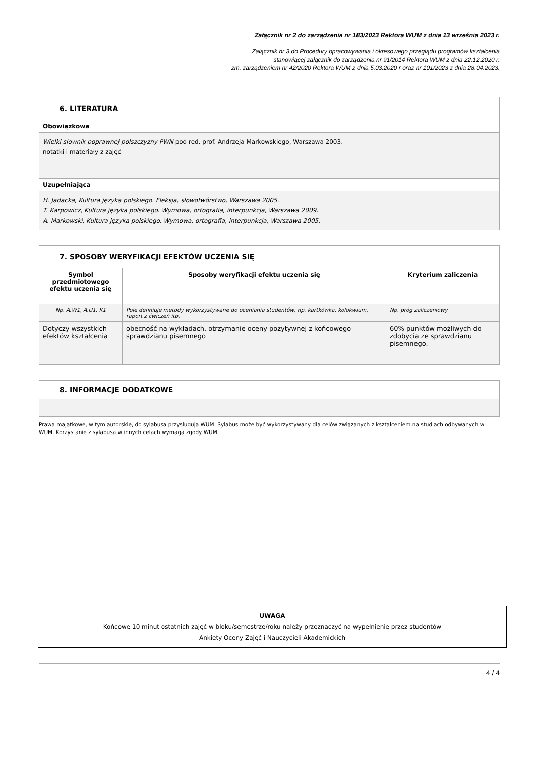Załącznik nr 2 do zarządzenia nr 183/2023 Rektora WUM z dnia 13 września 2023 r.
Załącznik nr 3 do Procedury opracowywania i okresowego przeglądu programów kształcenia
stanowiącej załącznik do zarządzenia nr 91/2014 Rektora WUM z dnia 22.12.2020 r.
zm. zarządzeniem nr 42/2020 Rektora WUM z dnia 5.03.2020 r oraz nr 101/2023 z dnia 28.04.2023.
| 6. LITERATURA |
| Obowiązkowa |
| Wielki słownik poprawnej polszczyzny PWN pod red. prof. Andrzeja Markowskiego, Warszawa 2003. notatki i materiały z zajęć |
| Uzupełniająca |
| H. Jadacka, Kultura języka polskiego. Fleksja, słowotwórstwo, Warszawa 2005. T. Karpowicz, Kultura języka polskiego. Wymowa, ortografia, interpunkcja, Warszawa 2009. A. Markowski, Kultura języka polskiego. Wymowa, ortografia, interpunkcja, Warszawa 2005. |
| 7. SPOSOBY WERYFIKACJI EFEKTÓW UCZENIA SIĘ | | |
| Symbol przedmiotowego efektu uczenia się | Sposoby weryfikacji efektu uczenia się | Kryterium zaliczenia |
| Np. A.W1, A.U1, K1 | Pole definiuje metody wykorzystywane do oceniania studentów, np. kartkówka, kolokwium, raport z ćwiczeń itp. | Np. próg zaliczeniowy |
| Dotyczy wszystkich efektów kształcenia | obecność na wykładach, otrzymanie oceny pozytywnej z końcowego sprawdzianu pisemnego | 60% punktów możliwych do zdobycia ze sprawdzianu pisemnego. |
| 8. INFORMACJE DODATKOWE |
Prawa majątkowe, w tym autorskie, do sylabusa przysługują WUM. Sylabus może być wykorzystywany dla celów związanych z kształceniem na studiach odbywanych w WUM. Korzystanie z sylabusa w innych celach wymaga zgody WUM.
UWAGA
Końcowe 10 minut ostatnich zajęć w bloku/semestrze/roku należy przeznaczyć na wypełnienie przez studentów
Ankiety Oceny Zajęć i Nauczycieli Akademickich
4 / 4